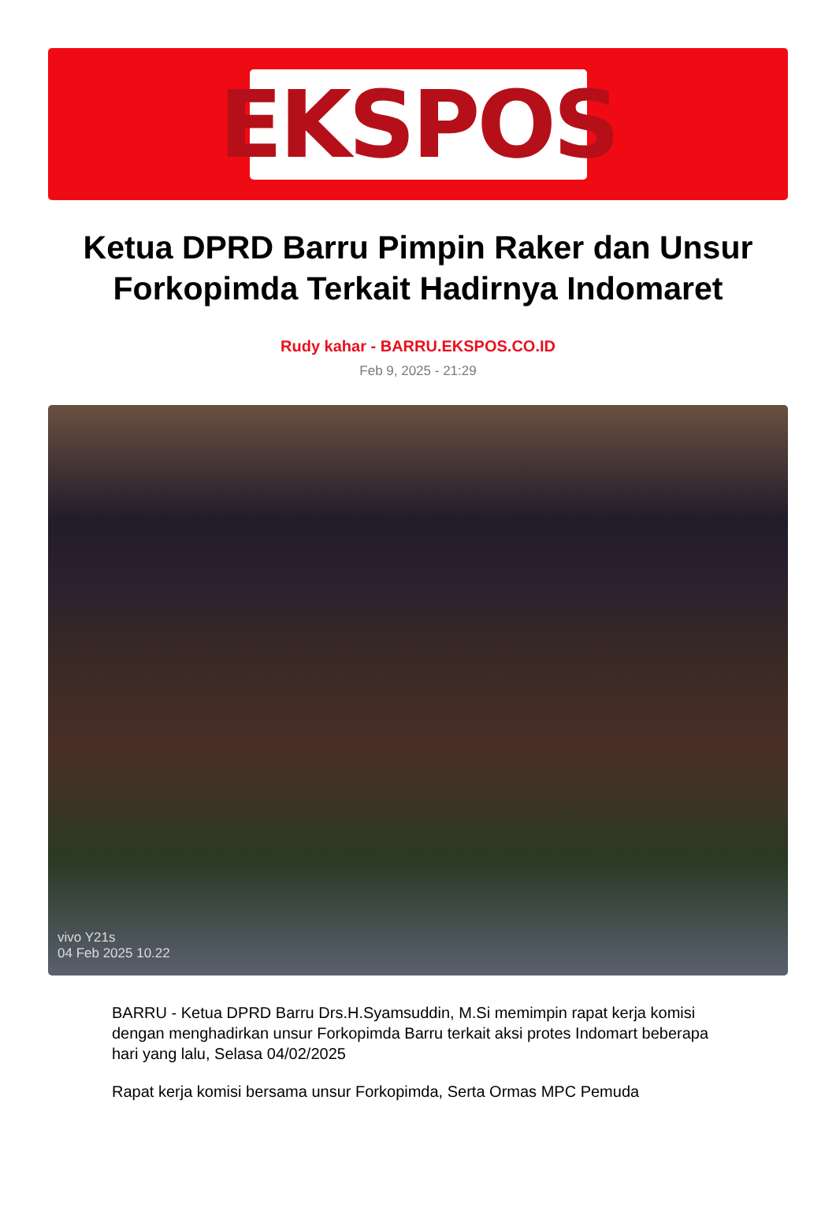EKSPOS
Ketua DPRD Barru Pimpin Raker dan Unsur Forkopimda Terkait Hadirnya Indomaret
Rudy kahar - BARRU.EKSPOS.CO.ID
Feb 9, 2025 - 21:29
vivo Y21s
04 Feb 2025 10.22
BARRU - Ketua DPRD Barru Drs.H.Syamsuddin, M.Si memimpin rapat kerja komisi dengan menghadirkan unsur Forkopimda Barru terkait aksi protes Indomart beberapa hari yang lalu, Selasa 04/02/2025
Rapat kerja komisi bersama unsur Forkopimda, Serta Ormas MPC Pemuda